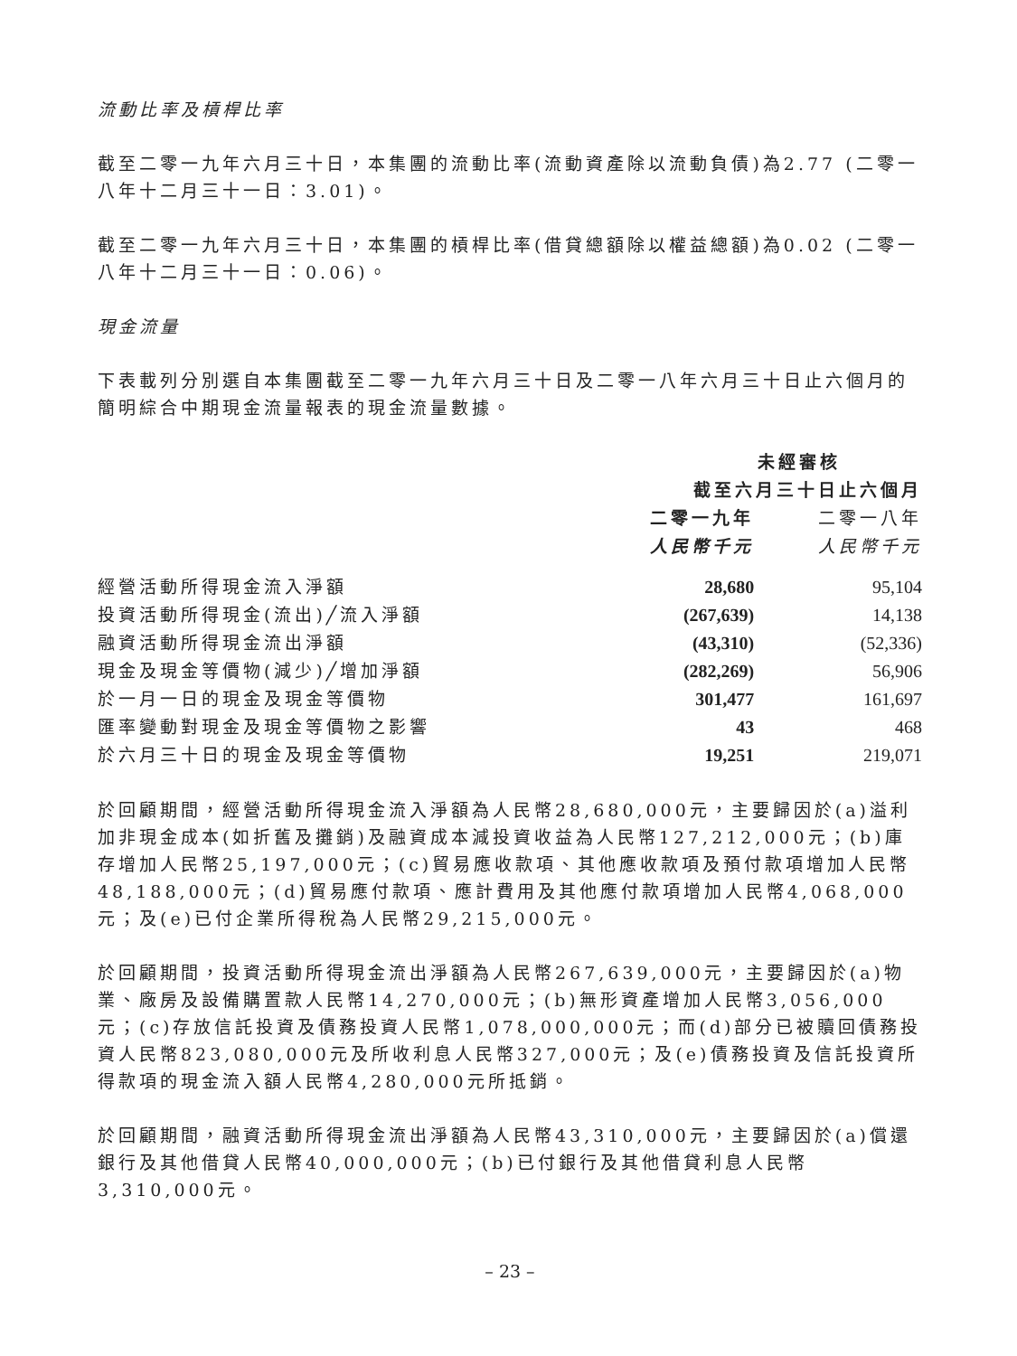流動比率及槓桿比率
截至二零一九年六月三十日，本集團的流動比率(流動資產除以流動負債)為2.77 (二零一八年十二月三十一日：3.01)。
截至二零一九年六月三十日，本集團的槓桿比率(借貸總額除以權益總額)為0.02 (二零一八年十二月三十一日：0.06)。
現金流量
下表載列分別選自本集團截至二零一九年六月三十日及二零一八年六月三十日止六個月的簡明綜合中期現金流量報表的現金流量數據。
| | 未經審核 | |
| --- | --- | --- |
| | 截至六月三十日止六個月 | |
| | 二零一九年 | 二零一八年 |
| | 人民幣千元 | 人民幣千元 |
| 經營活動所得現金流入淨額 | 28,680 | 95,104 |
| 投資活動所得現金(流出)╱流入淨額 | (267,639) | 14,138 |
| 融資活動所得現金流出淨額 | (43,310) | (52,336) |
| 現金及現金等價物(減少)╱增加淨額 | (282,269) | 56,906 |
| 於一月一日的現金及現金等價物 | 301,477 | 161,697 |
| 匯率變動對現金及現金等價物之影響 | 43 | 468 |
| 於六月三十日的現金及現金等價物 | 19,251 | 219,071 |
於回顧期間，經營活動所得現金流入淨額為人民幣28,680,000元，主要歸因於(a)溢利加非現金成本(如折舊及攤銷)及融資成本減投資收益為人民幣127,212,000元；(b)庫存增加人民幣25,197,000元；(c)貿易應收款項、其他應收款項及預付款項增加人民幣48,188,000元；(d)貿易應付款項、應計費用及其他應付款項增加人民幣4,068,000元；及(e)已付企業所得稅為人民幣29,215,000元。
於回顧期間，投資活動所得現金流出淨額為人民幣267,639,000元，主要歸因於(a)物業、廠房及設備購置款人民幣14,270,000元；(b)無形資產增加人民幣3,056,000元；(c)存放信託投資及債務投資人民幣1,078,000,000元；而(d)部分已被贖回債務投資人民幣823,080,000元及所收利息人民幣327,000元；及(e)債務投資及信託投資所得款項的現金流入額人民幣4,280,000元所抵銷。
於回顧期間，融資活動所得現金流出淨額為人民幣43,310,000元，主要歸因於(a)償還銀行及其他借貸人民幣40,000,000元；(b)已付銀行及其他借貸利息人民幣3,310,000元。
– 23 –